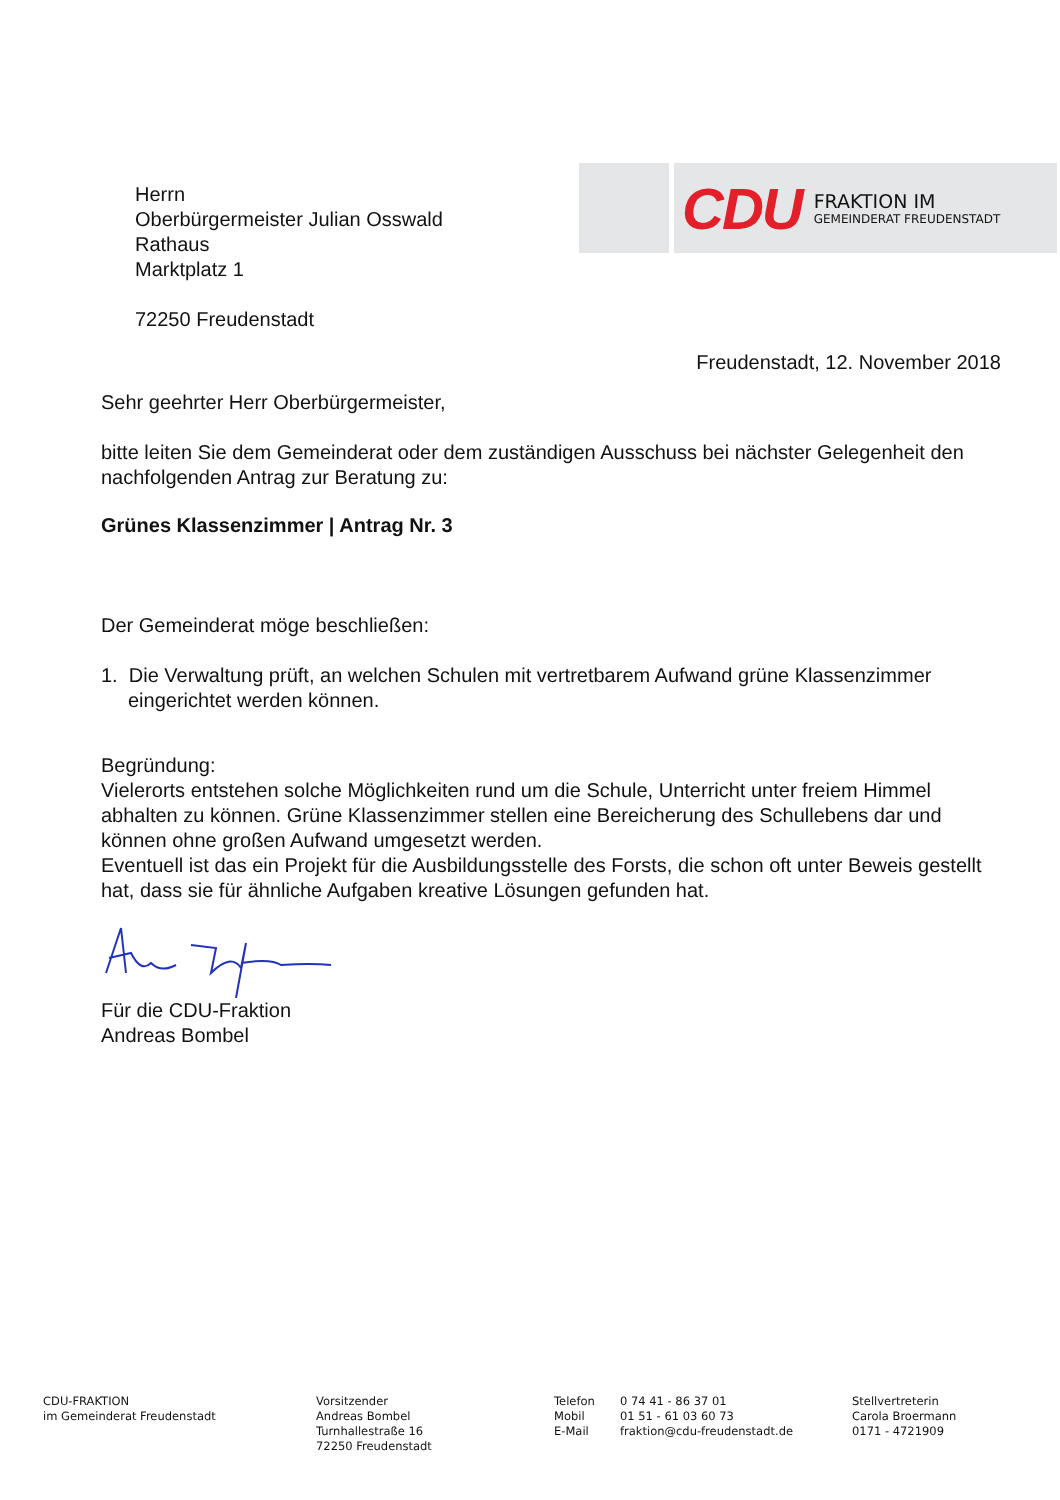CDU
FRAKTION IM
GEMEINDERAT FREUDENSTADT
Herrn
Oberbürgermeister Julian Osswald
Rathaus
Marktplatz 1
72250 Freudenstadt
Freudenstadt, 12. November 2018
Sehr geehrter Herr Oberbürgermeister,
bitte leiten Sie dem Gemeinderat oder dem zuständigen Ausschuss bei nächster Gelegenheit den nachfolgenden Antrag zur Beratung zu:
Grünes Klassenzimmer | Antrag Nr. 3
Der Gemeinderat möge beschließen:
1. Die Verwaltung prüft, an welchen Schulen mit vertretbarem Aufwand grüne Klassenzimmer eingerichtet werden können.
Begründung:
Vielerorts entstehen solche Möglichkeiten rund um die Schule, Unterricht unter freiem Himmel abhalten zu können. Grüne Klassenzimmer stellen eine Bereicherung des Schullebens dar und können ohne großen Aufwand umgesetzt werden.
Eventuell ist das ein Projekt für die Ausbildungsstelle des Forsts, die schon oft unter Beweis gestellt hat, dass sie für ähnliche Aufgaben kreative Lösungen gefunden hat.
Für die CDU-Fraktion
Andreas Bombel
CDU-FRAKTION
im Gemeinderat Freudenstadt
Vorsitzender
Andreas Bombel
Turnhallestraße 16
72250 Freudenstadt
Telefon
Mobil
E-Mail
0 74 41 - 86 37 01
01 51 - 61 03 60 73
fraktion@cdu-freudenstadt.de
Stellvertreterin
Carola Broermann
0171 - 4721909